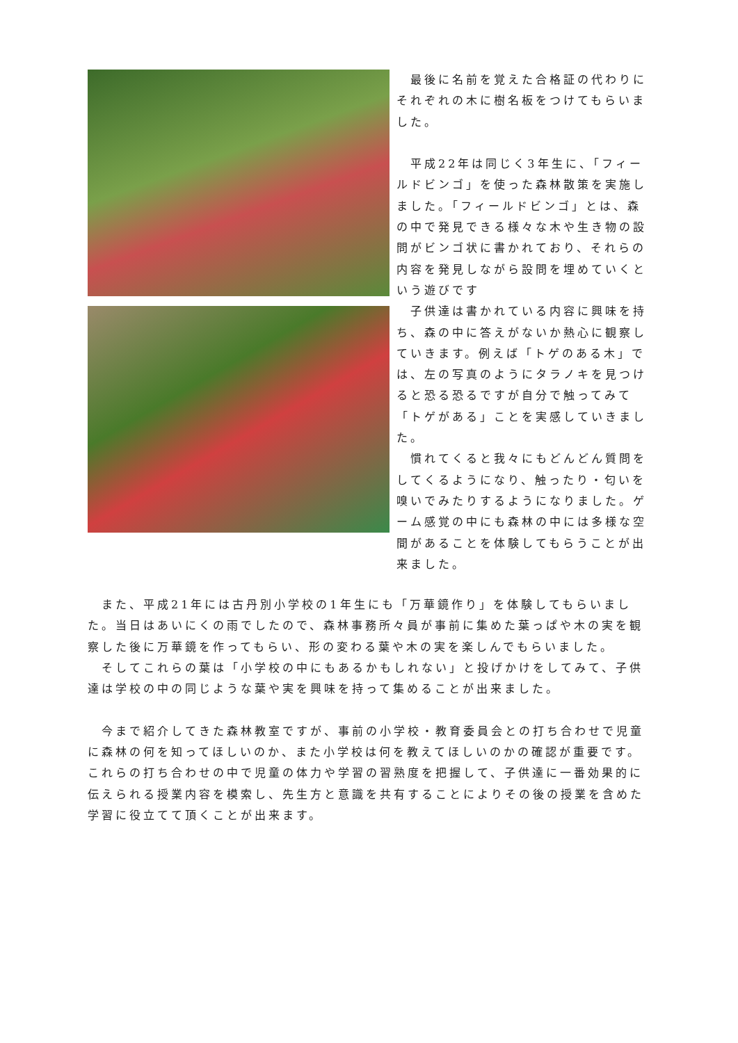最後に名前を覚えた合格証の代わりにそれぞれの木に樹名板をつけてもらいました。
　平成22年は同じく3年生に、「フィールドビンゴ」を使った森林散策を実施しました。「フィールドビンゴ」とは、森の中で発見できる様々な木や生き物の設問がビンゴ状に書かれており、それらの内容を発見しながら設問を埋めていくという遊びです
　子供達は書かれている内容に興味を持ち、森の中に答えがないか熱心に観察していきます。例えば「トゲのある木」では、左の写真のようにタラノキを見つけると恐る恐るですが自分で触ってみて「トゲがある」ことを実感していきました。
　慣れてくると我々にもどんどん質問をしてくるようになり、触ったり・匂いを嗅いでみたりするようになりました。ゲーム感覚の中にも森林の中には多様な空間があることを体験してもらうことが出来ました。
　また、平成21年には古丹別小学校の1年生にも「万華鏡作り」を体験してもらいました。当日はあいにくの雨でしたので、森林事務所々員が事前に集めた葉っぱや木の実を観察した後に万華鏡を作ってもらい、形の変わる葉や木の実を楽しんでもらいました。
　そしてこれらの葉は「小学校の中にもあるかもしれない」と投げかけをしてみて、子供達は学校の中の同じような葉や実を興味を持って集めることが出来ました。
　今まで紹介してきた森林教室ですが、事前の小学校・教育委員会との打ち合わせで児童に森林の何を知ってほしいのか、また小学校は何を教えてほしいのかの確認が重要です。これらの打ち合わせの中で児童の体力や学習の習熟度を把握して、子供達に一番効果的に伝えられる授業内容を模索し、先生方と意識を共有することによりその後の授業を含めた学習に役立てて頂くことが出来ます。